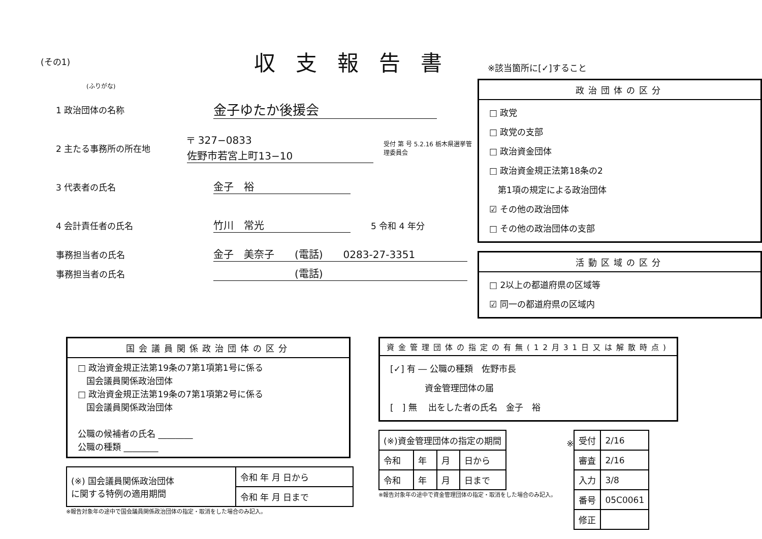(その1)
収支報告書
(ふりがな)
1 政治団体の名称 金子ゆたか後援会
2 主たる事務所の所在地 〒 327−0833
佐野市若宮上町13−10 受付 第 号 5.2.16 栃木県選挙管理委員会
3 代表者の氏名 金子　裕
4 会計責任者の氏名 竹川　常光 5 令和 4 年分
事務担当者の氏名 金子　美奈子　　(電話)　　0283-27-3351
事務担当者の氏名　　　　　　　　(電話)
※該当箇所に[✓]すること
政治団体の区分
□ 政党
□ 政党の支部
□ 政治資金団体
□ 政治資金規正法第18条の2
　第1項の規定による政治団体
☑ その他の政治団体
□ その他の政治団体の支部
活動区域の区分
□ 2以上の都道府県の区域等
☑ 同一の都道府県の区域内
国会議員関係政治団体の区分
□ 政治資金規正法第19条の7第1項第1号に係る
　国会議員関係政治団体
□ 政治資金規正法第19条の7第1項第2号に係る
　国会議員関係政治団体
公職の候補者の氏名 ________
公職の種類 ________
| (※) 国会議員関係政治団体 に関する特例の適用期間 | 令和 年 月 日から |
| | 令和 年 月 日まで |
※報告対象年の途中で国会議員関係政治団体の指定・取消をした場合のみ記入。
資金管理団体の指定の有無(12月31日又は解散時点)
[✓] 有 ― 公職の種類　佐野市長
　　　　資金管理団体の届
[　] 無 　出をした者の氏名　金子　裕
| (※)資金管理団体の指定の期間 | | | |
| --- | --- | --- | --- |
| 令和 | 年 | 月 | 日から |
| 令和 | 年 | 月 | 日まで |
※報告対象年の途中で資金管理団体の指定・取消をした場合のみ記入。
※
| 受付 | 2/16 |
| 審査 | 2/16 |
| 入力 | 3/8 |
| 番号 | 05C0061 |
| 修正 | |